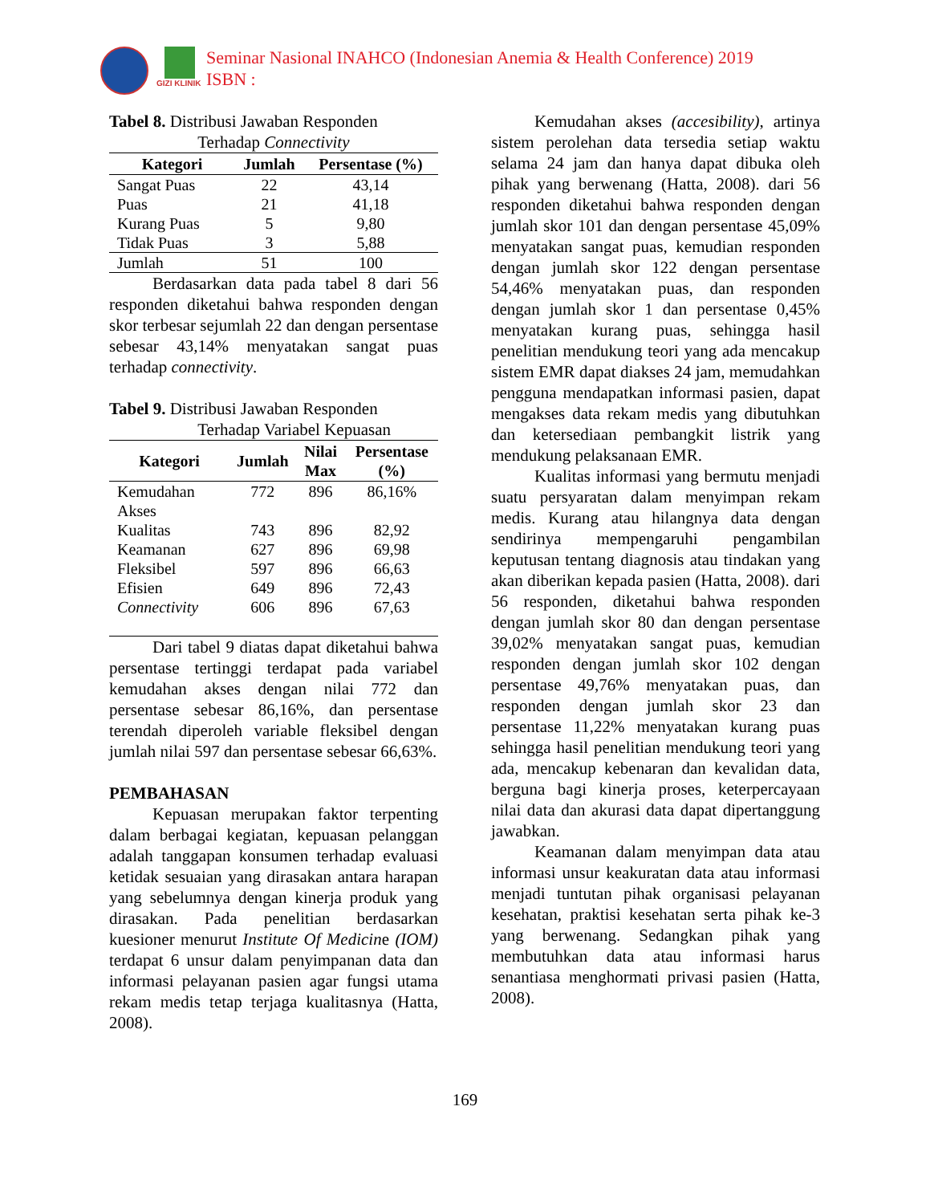GIZI KLINIK
Seminar Nasional INAHCO (Indonesian Anemia & Health Conference) 2019
ISBN :
Tabel 8. Distribusi Jawaban Responden
Terhadap Connectivity
| Kategori | Jumlah | Persentase (%) |
| --- | --- | --- |
| Sangat Puas | 22 | 43,14 |
| Puas | 21 | 41,18 |
| Kurang Puas | 5 | 9,80 |
| Tidak Puas | 3 | 5,88 |
| Jumlah | 51 | 100 |
Berdasarkan data pada tabel 8 dari 56 responden diketahui bahwa responden dengan skor terbesar sejumlah 22 dan dengan persentase sebesar 43,14% menyatakan sangat puas terhadap connectivity.
Tabel 9. Distribusi Jawaban Responden
Terhadap Variabel Kepuasan
| Kategori | Jumlah | Nilai Max | Persentase (%) |
| --- | --- | --- | --- |
| Kemudahan Akses | 772 | 896 | 86,16% |
| Kualitas | 743 | 896 | 82,92 |
| Keamanan | 627 | 896 | 69,98 |
| Fleksibel | 597 | 896 | 66,63 |
| Efisien | 649 | 896 | 72,43 |
| Connectivity | 606 | 896 | 67,63 |
Dari tabel 9 diatas dapat diketahui bahwa persentase tertinggi terdapat pada variabel kemudahan akses dengan nilai 772 dan persentase sebesar 86,16%, dan persentase terendah diperoleh variable fleksibel dengan jumlah nilai 597 dan persentase sebesar 66,63%.
PEMBAHASAN
Kepuasan merupakan faktor terpenting dalam berbagai kegiatan, kepuasan pelanggan adalah tanggapan konsumen terhadap evaluasi ketidak sesuaian yang dirasakan antara harapan yang sebelumnya dengan kinerja produk yang dirasakan. Pada penelitian berdasarkan kuesioner menurut Institute Of Medicine (IOM) terdapat 6 unsur dalam penyimpanan data dan informasi pelayanan pasien agar fungsi utama rekam medis tetap terjaga kualitasnya (Hatta, 2008).
Kemudahan akses (accesibility), artinya sistem perolehan data tersedia setiap waktu selama 24 jam dan hanya dapat dibuka oleh pihak yang berwenang (Hatta, 2008). dari 56 responden diketahui bahwa responden dengan jumlah skor 101 dan dengan persentase 45,09% menyatakan sangat puas, kemudian responden dengan jumlah skor 122 dengan persentase 54,46% menyatakan puas, dan responden dengan jumlah skor 1 dan persentase 0,45% menyatakan kurang puas, sehingga hasil penelitian mendukung teori yang ada mencakup sistem EMR dapat diakses 24 jam, memudahkan pengguna mendapatkan informasi pasien, dapat mengakses data rekam medis yang dibutuhkan dan ketersediaan pembangkit listrik yang mendukung pelaksanaan EMR.
Kualitas informasi yang bermutu menjadi suatu persyaratan dalam menyimpan rekam medis. Kurang atau hilangnya data dengan sendirinya mempengaruhi pengambilan keputusan tentang diagnosis atau tindakan yang akan diberikan kepada pasien (Hatta, 2008). dari 56 responden, diketahui bahwa responden dengan jumlah skor 80 dan dengan persentase 39,02% menyatakan sangat puas, kemudian responden dengan jumlah skor 102 dengan persentase 49,76% menyatakan puas, dan responden dengan jumlah skor 23 dan persentase 11,22% menyatakan kurang puas sehingga hasil penelitian mendukung teori yang ada, mencakup kebenaran dan kevalidan data, berguna bagi kinerja proses, keterpercayaan nilai data dan akurasi data dapat dipertanggung jawabkan.
Keamanan dalam menyimpan data atau informasi unsur keakuratan data atau informasi menjadi tuntutan pihak organisasi pelayanan kesehatan, praktisi kesehatan serta pihak ke-3 yang berwenang. Sedangkan pihak yang membutuhkan data atau informasi harus senantiasa menghormati privasi pasien (Hatta, 2008).
169